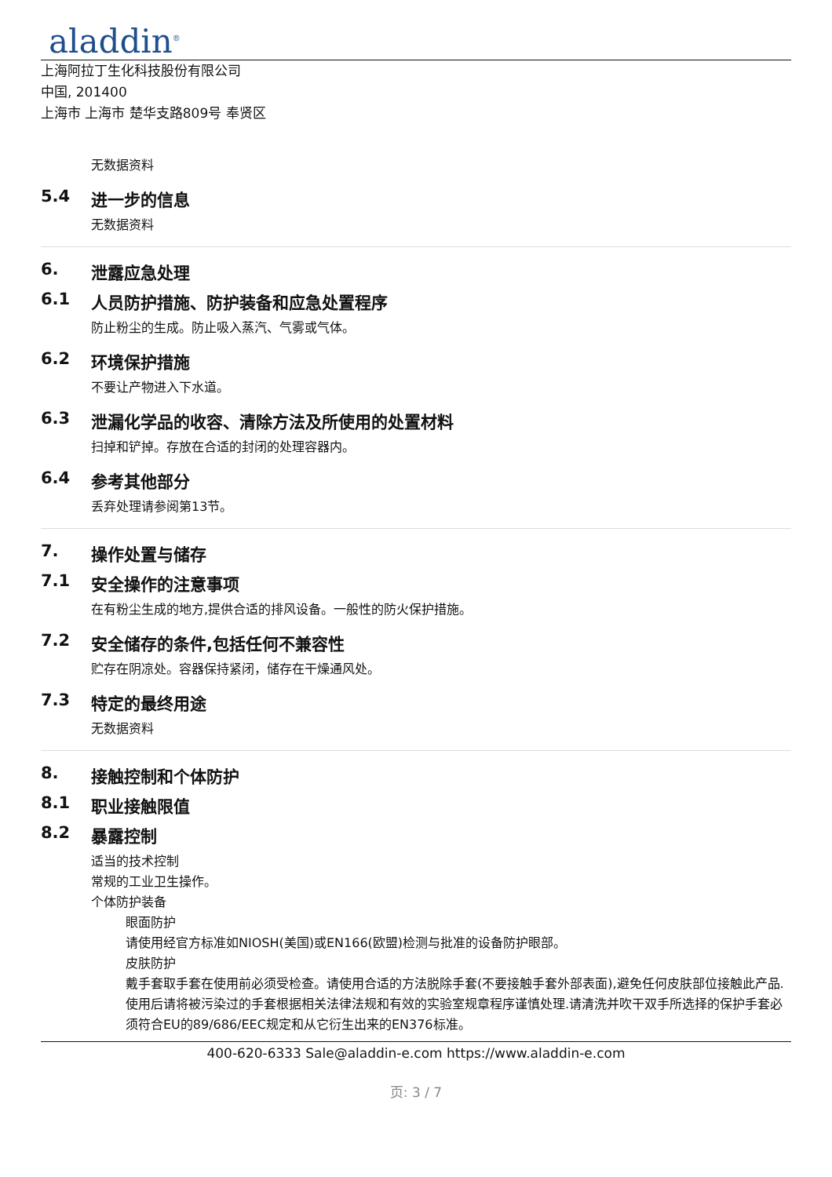aladdin<sup>®</sup>
上海阿拉丁生化科技股份有限公司
中国, 201400
上海市 上海市 楚华支路809号 奉贤区
无数据资料
5.4 进一步的信息
无数据资料
6. 泄露应急处理
6.1 人员防护措施、防护装备和应急处置程序
防止粉尘的生成。防止吸入蒸汽、气雾或气体。
6.2 环境保护措施
不要让产物进入下水道。
6.3 泄漏化学品的收容、清除方法及所使用的处置材料
扫掉和铲掉。存放在合适的封闭的处理容器内。
6.4 参考其他部分
丢弃处理请参阅第13节。
7. 操作处置与储存
7.1 安全操作的注意事项
在有粉尘生成的地方,提供合适的排风设备。一般性的防火保护措施。
7.2 安全储存的条件,包括任何不兼容性
贮存在阴凉处。容器保持紧闭，储存在干燥通风处。
7.3 特定的最终用途
无数据资料
8. 接触控制和个体防护
8.1 职业接触限值
8.2 暴露控制
适当的技术控制
常规的工业卫生操作。
个体防护装备
眼面防护
请使用经官方标准如NIOSH(美国)或EN166(欧盟)检测与批准的设备防护眼部。
皮肤防护
戴手套取手套在使用前必须受检查。请使用合适的方法脱除手套(不要接触手套外部表面),避免任何皮肤部位接触此产品.使用后请将被污染过的手套根据相关法律法规和有效的实验室规章程序谨慎处理.请清洗并吹干双手所选择的保护手套必须符合EU的89/686/EEC规定和从它衍生出来的EN376标准。
400-620-6333 Sale@aladdin-e.com https://www.aladdin-e.com
页: 3 / 7